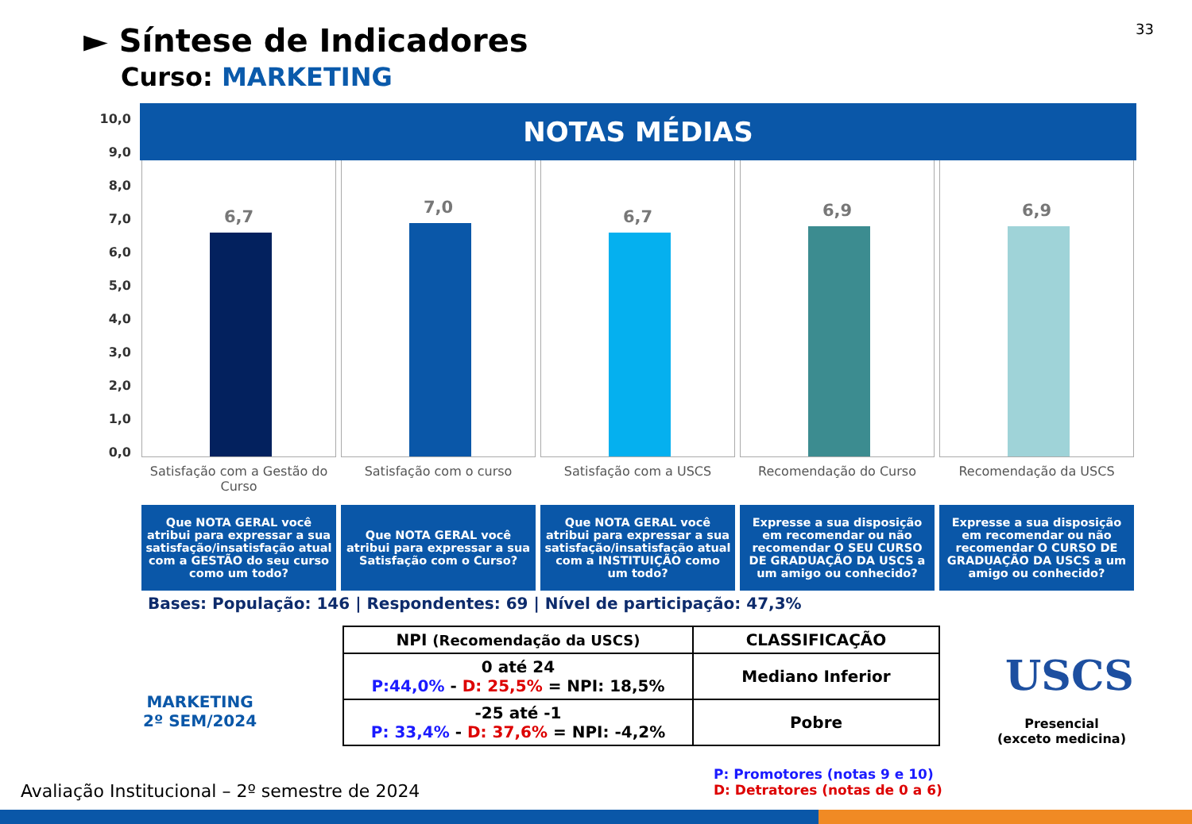33
► Síntese de Indicadores
Curso: MARKETING
10,0
9,0
8,0
7,0
6,0
5,0
4,0
3,0
2,0
1,0
0,0
NOTAS MÉDIAS
6,7
Satisfação com a Gestão do Curso
Que NOTA GERAL você atribui para expressar a sua satisfação/insatisfação atual com a GESTÃO do seu curso como um todo?
7,0
Satisfação com o curso
Que NOTA GERAL você atribui para expressar a sua Satisfação com o Curso?
6,7
Satisfação com a USCS
Que NOTA GERAL você atribui para expressar a sua satisfação/insatisfação atual com a INSTITUIÇÃO como um todo?
6,9
Recomendação do Curso
Expresse a sua disposição em recomendar ou não recomendar O SEU CURSO DE GRADUAÇÃO DA USCS a um amigo ou conhecido?
6,9
Recomendação da USCS
Expresse a sua disposição em recomendar ou não recomendar O CURSO DE GRADUAÇÃO DA USCS a um amigo ou conhecido?
Bases: População: 146 | Respondentes: 69 | Nível de participação: 47,3%
MARKETING
2º SEM/2024
| NPI (Recomendação da USCS) | CLASSIFICAÇÃO |
| --- | --- |
| 0 até 24 P:44,0% - D: 25,5% = NPI: 18,5% | Mediano Inferior |
| -25 até -1 P: 33,4% - D: 37,6% = NPI: -4,2% | Pobre |
USCS
Presencial
(exceto medicina)
P: Promotores (notas 9 e 10)
D: Detratores (notas de 0 a 6)
Avaliação Institucional – 2º semestre de 2024